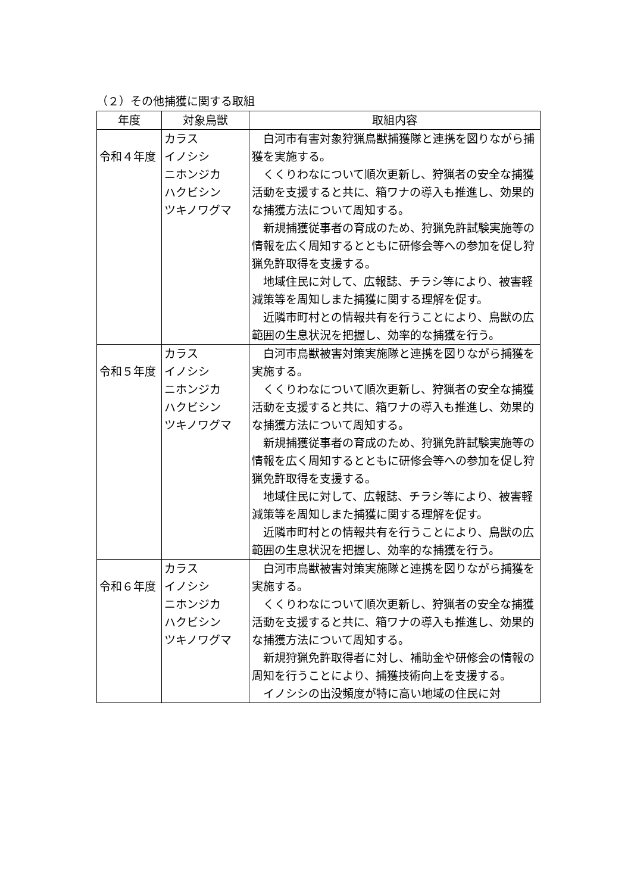（２）その他捕獲に関する取組
| 年度 | 対象鳥獣 | 取組内容 |
| --- | --- | --- |
| 令和４年度 | カラス イノシシ ニホンジカ ハクビシン ツキノワグマ | 白河市有害対象狩猟鳥獣捕獲隊と連携を図りながら捕獲を実施する。 くくりわなについて順次更新し、狩猟者の安全な捕獲活動を支援すると共に、箱ワナの導入も推進し、効果的な捕獲方法について周知する。 新規捕獲従事者の育成のため、狩猟免許試験実施等の情報を広く周知するとともに研修会等への参加を促し狩猟免許取得を支援する。 地域住民に対して、広報誌、チラシ等により、被害軽減策等を周知しまた捕獲に関する理解を促す。 近隣市町村との情報共有を行うことにより、鳥獣の広範囲の生息状況を把握し、効率的な捕獲を行う。 |
| 令和５年度 | カラス イノシシ ニホンジカ ハクビシン ツキノワグマ | 白河市鳥獣被害対策実施隊と連携を図りながら捕獲を実施する。 くくりわなについて順次更新し、狩猟者の安全な捕獲活動を支援すると共に、箱ワナの導入も推進し、効果的な捕獲方法について周知する。 新規捕獲従事者の育成のため、狩猟免許試験実施等の情報を広く周知するとともに研修会等への参加を促し狩猟免許取得を支援する。 地域住民に対して、広報誌、チラシ等により、被害軽減策等を周知しまた捕獲に関する理解を促す。 近隣市町村との情報共有を行うことにより、鳥獣の広範囲の生息状況を把握し、効率的な捕獲を行う。 |
| 令和６年度 | カラス イノシシ ニホンジカ ハクビシン ツキノワグマ | 白河市鳥獣被害対策実施隊と連携を図りながら捕獲を実施する。 くくりわなについて順次更新し、狩猟者の安全な捕獲活動を支援すると共に、箱ワナの導入も推進し、効果的な捕獲方法について周知する。 新規狩猟免許取得者に対し、補助金や研修会の情報の周知を行うことにより、捕獲技術向上を支援する。 イノシシの出没頻度が特に高い地域の住民に対 |